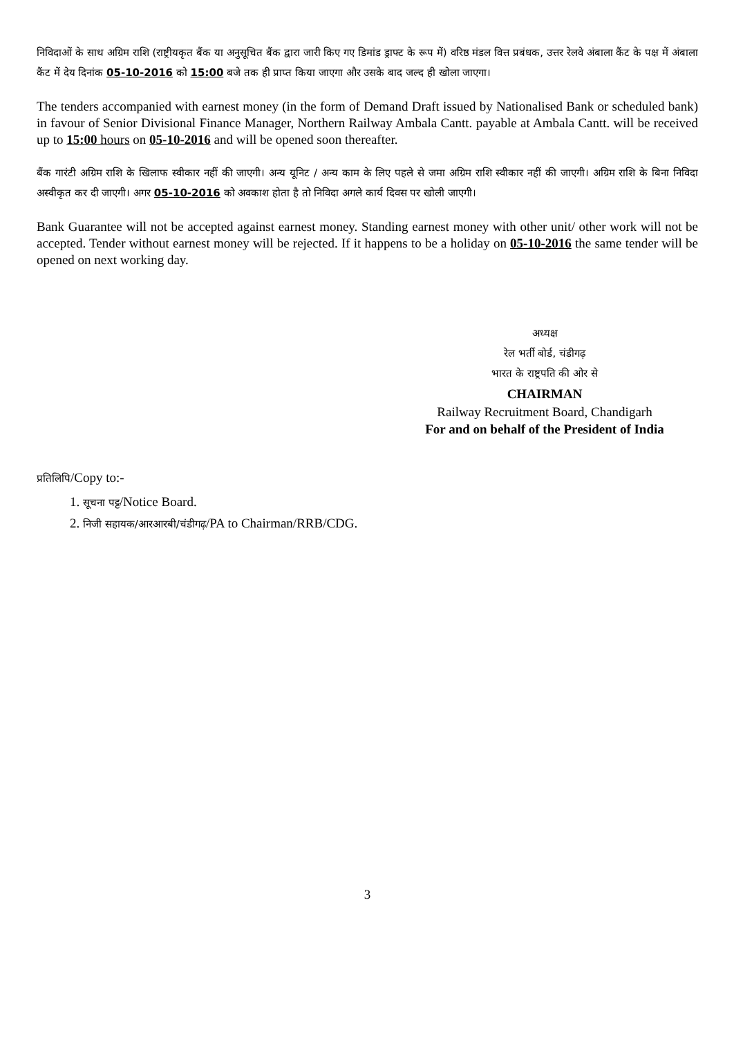निविदाओं के साथ अग्रिम राशि (राष्ट्रीयकृत बैंक या अनुसूचित बैंक द्वारा जारी किए गए डिमांड ड्राफ्ट के रूप में) वरिष्ठ मंडल वित्त प्रबंधक, उत्तर रेलवे अंबाला कैंट के पक्ष में अंबाला कैंट में देय दिनांक 05-10-2016 को 15:00 बजे तक ही प्राप्त किया जाएगा और उसके बाद जल्द ही खोला जाएगा।
The tenders accompanied with earnest money (in the form of Demand Draft issued by Nationalised Bank or scheduled bank) in favour of Senior Divisional Finance Manager, Northern Railway Ambala Cantt. payable at Ambala Cantt. will be received up to 15:00 hours on 05-10-2016 and will be opened soon thereafter.
बैंक गारंटी अग्रिम राशि के खिलाफ स्वीकार नहीं की जाएगी। अन्य यूनिट / अन्य काम के लिए पहले से जमा अग्रिम राशि स्वीकार नहीं की जाएगी। अग्रिम राशि के बिना निविदा अस्वीकृत कर दी जाएगी। अगर 05-10-2016 को अवकाश होता है तो निविदा अगले कार्य दिवस पर खोली जाएगी।
Bank Guarantee will not be accepted against earnest money. Standing earnest money with other unit/ other work will not be accepted. Tender without earnest money will be rejected. If it happens to be a holiday on 05-10-2016 the same tender will be opened on next working day.
अध्यक्ष
रेल भर्ती बोर्ड, चंडीगढ़
भारत के राष्ट्रपति की ओर से
CHAIRMAN
Railway Recruitment Board, Chandigarh
For and on behalf of the President of India
प्रतिलिपि/Copy to:-
1. सूचना पट्ट/Notice Board.
2. निजी सहायक/आरआरबी/चंडीगढ़/PA to Chairman/RRB/CDG.
3